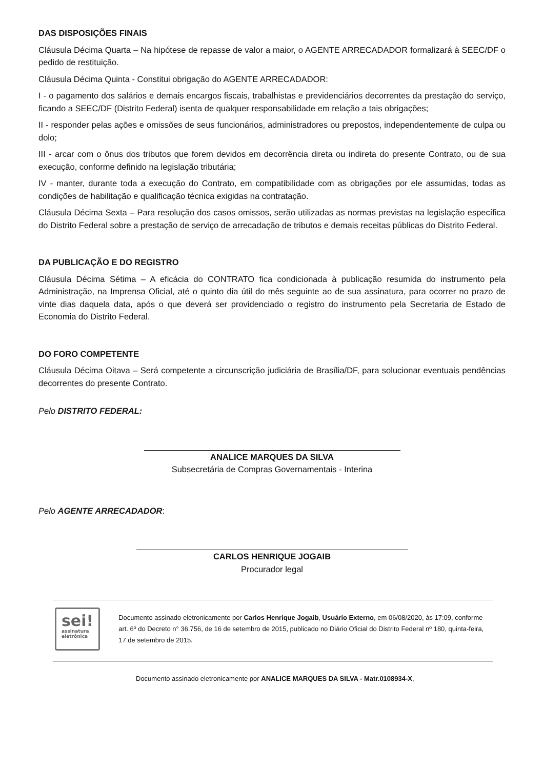DAS DISPOSIÇÕES FINAIS
Cláusula Décima Quarta – Na hipótese de repasse de valor a maior, o AGENTE ARRECADADOR formalizará à SEEC/DF o pedido de restituição.
Cláusula Décima Quinta - Constitui obrigação do AGENTE ARRECADADOR:
I - o pagamento dos salários e demais encargos fiscais, trabalhistas e previdenciários decorrentes da prestação do serviço, ficando a SEEC/DF (Distrito Federal) isenta de qualquer responsabilidade em relação a tais obrigações;
II - responder pelas ações e omissões de seus funcionários, administradores ou prepostos, independentemente de culpa ou dolo;
III - arcar com o ônus dos tributos que forem devidos em decorrência direta ou indireta do presente Contrato, ou de sua execução, conforme definido na legislação tributária;
IV - manter, durante toda a execução do Contrato, em compatibilidade com as obrigações por ele assumidas, todas as condições de habilitação e qualificação técnica exigidas na contratação.
Cláusula Décima Sexta – Para resolução dos casos omissos, serão utilizadas as normas previstas na legislação específica do Distrito Federal sobre a prestação de serviço de arrecadação de tributos e demais receitas públicas do Distrito Federal.
DA PUBLICAÇÃO E DO REGISTRO
Cláusula Décima Sétima – A eficácia do CONTRATO fica condicionada à publicação resumida do instrumento pela Administração, na Imprensa Oficial, até o quinto dia útil do mês seguinte ao de sua assinatura, para ocorrer no prazo de vinte dias daquela data, após o que deverá ser providenciado o registro do instrumento pela Secretaria de Estado de Economia do Distrito Federal.
DO FORO COMPETENTE
Cláusula Décima Oitava – Será competente a circunscrição judiciária de Brasília/DF, para solucionar eventuais pendências decorrentes do presente Contrato.
Pelo DISTRITO FEDERAL:
ANALICE MARQUES DA SILVA
Subsecretária de Compras Governamentais - Interina
Pelo AGENTE ARRECADADOR:
CARLOS HENRIQUE JOGAIB
Procurador legal
sei!
assinatura
eletrônica
Documento assinado eletronicamente por Carlos Henrique Jogaib, Usuário Externo, em 06/08/2020, às 17:09, conforme art. 6º do Decreto n° 36.756, de 16 de setembro de 2015, publicado no Diário Oficial do Distrito Federal nº 180, quinta-feira, 17 de setembro de 2015.
Documento assinado eletronicamente por ANALICE MARQUES DA SILVA - Matr.0108934-X,